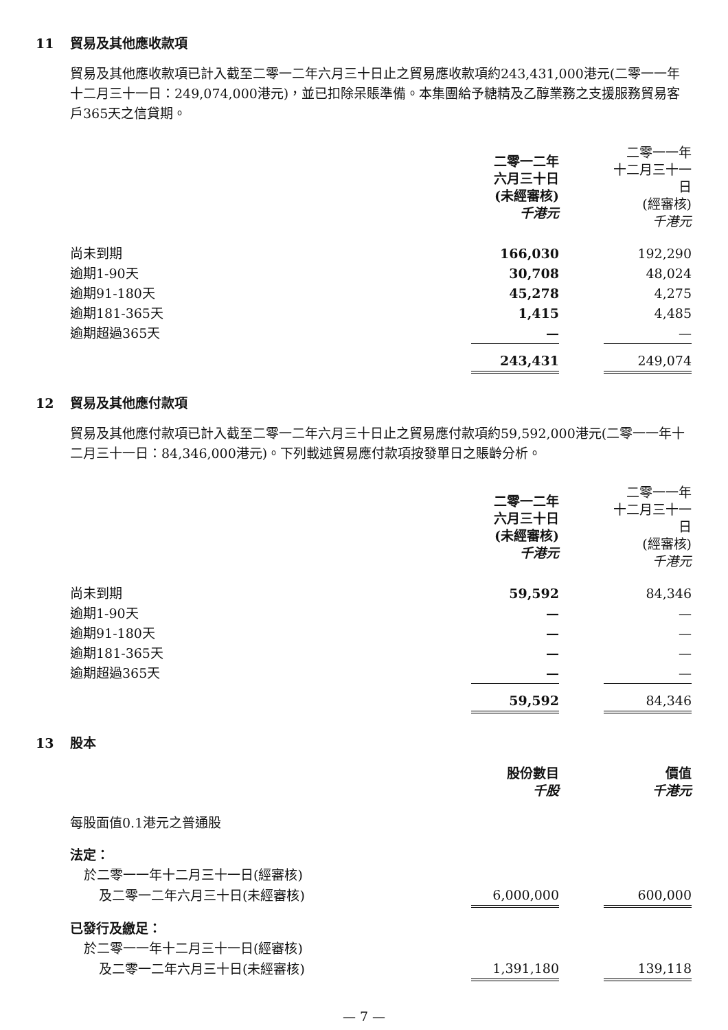11 貿易及其他應收款項
貿易及其他應收款項已計入截至二零一二年六月三十日止之貿易應收款項約243,431,000港元(二零一一年十二月三十一日：249,074,000港元)，並已扣除呆賬準備。本集團給予糖精及乙醇業務之支援服務貿易客戶365天之信貸期。
| | 二零一二年 六月三十日 (未經審核) 千港元 | | 二零一一年 十二月三十一日 (經審核) 千港元 |
| 尚未到期 | 166,030 | | 192,290 |
| 逾期1-90天 | 30,708 | | 48,024 |
| 逾期91-180天 | 45,278 | | 4,275 |
| 逾期181-365天 | 1,415 | | 4,485 |
| 逾期超過365天 | — | | — |
| | 243,431 | | 249,074 |
12 貿易及其他應付款項
貿易及其他應付款項已計入截至二零一二年六月三十日止之貿易應付款項約59,592,000港元(二零一一年十二月三十一日：84,346,000港元)。下列載述貿易應付款項按發單日之賬齡分析。
| | 二零一二年 六月三十日 (未經審核) 千港元 | | 二零一一年 十二月三十一日 (經審核) 千港元 |
| 尚未到期 | 59,592 | | 84,346 |
| 逾期1-90天 | — | | — |
| 逾期91-180天 | — | | — |
| 逾期181-365天 | — | | — |
| 逾期超過365天 | — | | — |
| | 59,592 | | 84,346 |
13 股本
| | 股份數目 千股 | | 價值 千港元 |
| 每股面值0.1港元之普通股 | | | |
| 法定： | | | |
| 於二零一一年十二月三十一日(經審核) | | | |
| 及二零一二年六月三十日(未經審核) | 6,000,000 | | 600,000 |
| 已發行及繳足： | | | |
| 於二零一一年十二月三十一日(經審核) | | | |
| 及二零一二年六月三十日(未經審核) | 1,391,180 | | 139,118 |
— 7 —